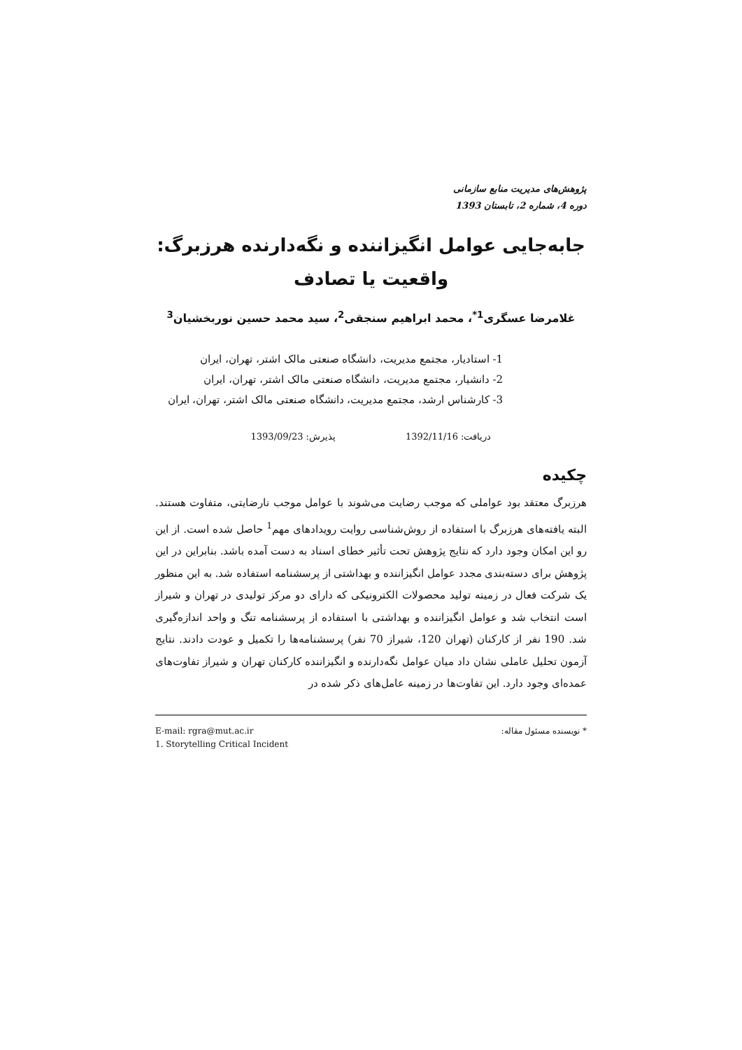پژوهش‌های مدیریت منابع سازمانی
دوره 4، شماره 2، تابستان 1393
جابه‌جایی عوامل انگیزاننده و نگه‌دارنده هرزبرگ:
واقعیت یا تصادف
غلامرضا عسگری<sup>1*</sup>، محمد ابراهیم سنجقی<sup>2</sup>، سید محمد حسین نوربخشیان<sup>3</sup>
1- استادیار، مجتمع مدیریت، دانشگاه صنعتی مالک اشتر، تهران، ایران
2- دانشیار، مجتمع مدیریت، دانشگاه صنعتی مالک اشتر، تهران، ایران
3- کارشناس ارشد، مجتمع مدیریت، دانشگاه صنعتی مالک اشتر، تهران، ایران
دریافت: 1392/11/16 پذیرش: 1393/09/23
چکیده
هرزبرگ معتقد بود عواملی که موجب رضایت می‌شوند با عوامل موجب نارضایتی، متفاوت هستند. البته یافته‌های هرزبرگ با استفاده از روش‌شناسی روایت رویدادهای مهم<sup>1</sup> حاصل شده است. از این رو این امکان وجود دارد که نتایج پژوهش تحت تأثیر خطای اسناد به دست آمده باشد. بنابراین در این پژوهش برای دسته‌بندی مجدد عوامل انگیزاننده و بهداشتی از پرسشنامه استفاده شد. به این منظور یک شرکت فعال در زمینه تولید محصولات الکترونیکی که دارای دو مرکز تولیدی در تهران و شیراز است انتخاب شد و عوامل انگیزاننده و بهداشتی با استفاده از پرسشنامه تنگ و واحد اندازه‌گیری شد. 190 نفر از کارکنان (تهران 120، شیراز 70 نفر) پرسشنامه‌ها را تکمیل و عودت دادند. نتایج آزمون تحلیل عاملی نشان داد میان عوامل نگه‌دارنده و انگیزاننده کارکنان تهران و شیراز تفاوت‌های عمده‌ای وجود دارد. این تفاوت‌ها در زمینه عامل‌های ذکر شده در
* نویسنده مسئول مقاله: E-mail: rgra@mut.ac.ir
1. Storytelling Critical Incident